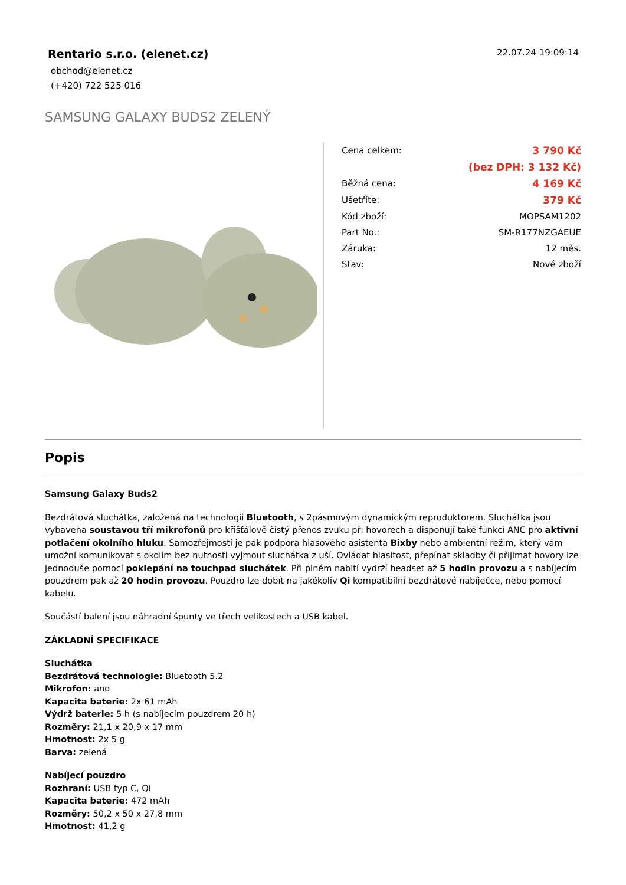Rentario s.r.o. (elenet.cz)
obchod@elenet.cz
(+420) 722 525 016
22.07.24 19:09:14
SAMSUNG GALAXY BUDS2 ZELENÝ
| Cena celkem: | 3 790 Kč |
| | (bez DPH: 3 132 Kč) |
| Běžná cena: | 4 169 Kč |
| Ušetříte: | 379 Kč |
| Kód zboží: | MOPSAM1202 |
| Part No.: | SM-R177NZGAEUE |
| Záruka: | 12 měs. |
| Stav: | Nové zboží |
Popis
Samsung Galaxy Buds2
Bezdrátová sluchátka, založená na technologii Bluetooth, s 2pásmovým dynamickým reproduktorem. Sluchátka jsou vybavena soustavou tří mikrofonů pro křišťálově čistý přenos zvuku při hovorech a disponují také funkcí ANC pro aktivní potlačení okolního hluku. Samozřejmostí je pak podpora hlasového asistenta Bixby nebo ambientní režim, který vám umožní komunikovat s okolím bez nutnosti vyjmout sluchátka z uší. Ovládat hlasitost, přepínat skladby či přijímat hovory lze jednoduše pomocí poklepání na touchpad sluchátek. Při plném nabití vydrží headset až 5 hodin provozu a s nabíjecím pouzdrem pak až 20 hodin provozu. Pouzdro lze dobít na jakékoliv Qi kompatibilní bezdrátové nabíječce, nebo pomocí kabelu.
Součástí balení jsou náhradní špunty ve třech velikostech a USB kabel.
ZÁKLADNÍ SPECIFIKACE
Sluchátka
Bezdrátová technologie: Bluetooth 5.2
Mikrofon: ano
Kapacita baterie: 2x 61 mAh
Výdrž baterie: 5 h (s nabíjecím pouzdrem 20 h)
Rozměry: 21,1 x 20,9 x 17 mm
Hmotnost: 2x 5 g
Barva: zelená
Nabíjecí pouzdro
Rozhraní: USB typ C, Qi
Kapacita baterie: 472 mAh
Rozměry: 50,2 x 50 x 27,8 mm
Hmotnost: 41,2 g